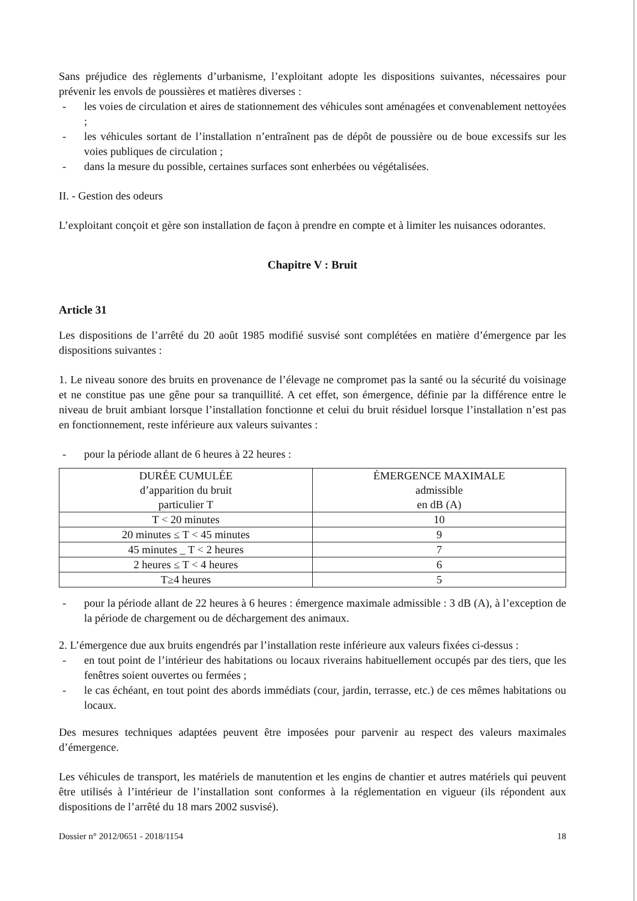Sans préjudice des règlements d’urbanisme, l’exploitant adopte les dispositions suivantes, nécessaires pour prévenir les envols de poussières et matières diverses :
- les voies de circulation et aires de stationnement des véhicules sont aménagées et convenablement nettoyées ;
- les véhicules sortant de l’installation n’entraînent pas de dépôt de poussière ou de boue excessifs sur les voies publiques de circulation ;
- dans la mesure du possible, certaines surfaces sont enherbées ou végétalisées.
II. - Gestion des odeurs
L’exploitant conçoit et gère son installation de façon à prendre en compte et à limiter les nuisances odorantes.
Chapitre V : Bruit
Article 31
Les dispositions de l’arrêté du 20 août 1985 modifié susvisé sont complétées en matière d’émergence par les dispositions suivantes :
1. Le niveau sonore des bruits en provenance de l’élevage ne compromet pas la santé ou la sécurité du voisinage et ne constitue pas une gêne pour sa tranquillité. A cet effet, son émergence, définie par la différence entre le niveau de bruit ambiant lorsque l’installation fonctionne et celui du bruit résiduel lorsque l’installation n’est pas en fonctionnement, reste inférieure aux valeurs suivantes :
- pour la période allant de 6 heures à 22 heures :
| DURÉE CUMULÉE d’apparition du bruit particulier T | ÉMERGENCE MAXIMALE admissible en dB (A) |
| T < 20 minutes | 10 |
| 20 minutes ≤ T < 45 minutes | 9 |
| 45 minutes _ T < 2 heures | 7 |
| 2 heures ≤ T < 4 heures | 6 |
| T≥4 heures | 5 |
- pour la période allant de 22 heures à 6 heures : émergence maximale admissible : 3 dB (A), à l’exception de la période de chargement ou de déchargement des animaux.
2. L’émergence due aux bruits engendrés par l’installation reste inférieure aux valeurs fixées ci-dessus :
- en tout point de l’intérieur des habitations ou locaux riverains habituellement occupés par des tiers, que les fenêtres soient ouvertes ou fermées ;
- le cas échéant, en tout point des abords immédiats (cour, jardin, terrasse, etc.) de ces mêmes habitations ou locaux.
Des mesures techniques adaptées peuvent être imposées pour parvenir au respect des valeurs maximales d’émergence.
Les véhicules de transport, les matériels de manutention et les engins de chantier et autres matériels qui peuvent être utilisés à l’intérieur de l’installation sont conformes à la réglementation en vigueur (ils répondent aux dispositions de l’arrêté du 18 mars 2002 susvisé).
Dossier n° 2012/0651 - 2018/1154 18